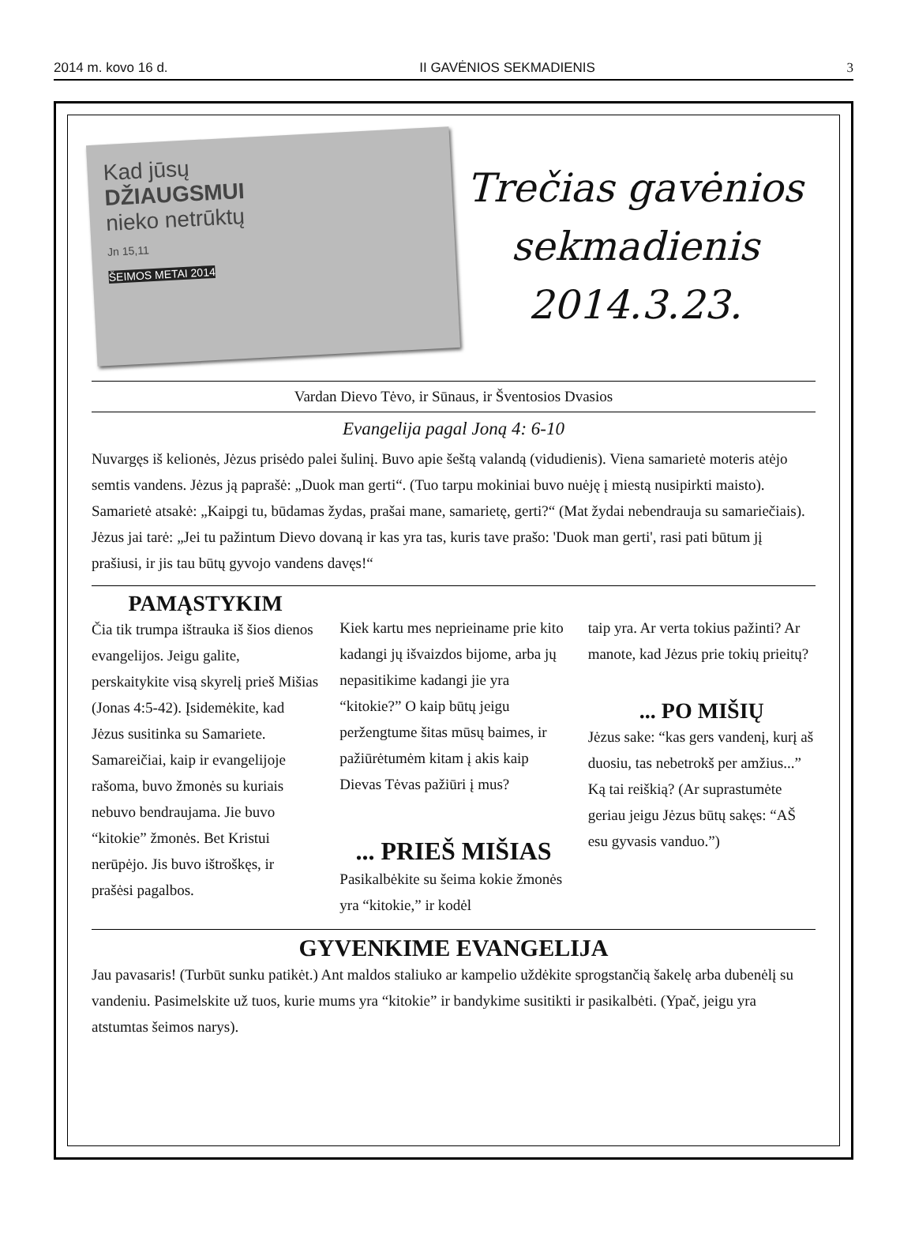2014 m. kovo 16 d. II GAVĖNIOS SEKMADIENIS 3
Kad jūsų
DŽIAUGSMUI
nieko netrūktų
Jn 15,11
ŠEIMOS METAI 2014
Trečias gavėnios
sekmadienis
2014.3.23.
Vardan Dievo Tėvo, ir Sūnaus, ir Šventosios Dvasios
Evangelija pagal Joną 4: 6-10
Nuvargęs iš kelionės, Jėzus prisėdo palei šulinį. Buvo apie šeštą valandą (vidudienis). Viena samarietė moteris atėjo semtis vandens. Jėzus ją paprašė: „Duok man gerti“. (Tuo tarpu mokiniai buvo nuėję į miestą nusipirkti maisto). Samarietė atsakė: „Kaipgi tu, būdamas žydas, prašai mane, samarietę, gerti?“ (Mat žydai nebendrauja su samariečiais).
Jėzus jai tarė: „Jei tu pažintum Dievo dovaną ir kas yra tas, kuris tave prašo: 'Duok man gerti', rasi pati būtum jį prašiusi, ir jis tau būtų gyvojo vandens davęs!“
PAMĄSTYKIM
Čia tik trumpa ištrauka iš šios dienos evangelijos. Jeigu galite, perskaitykite visą skyrelį prieš Mišias (Jonas 4:5-42). Įsidemėkite, kad Jėzus susitinka su Samariete. Samareičiai, kaip ir evangelijoje rašoma, buvo žmonės su kuriais nebuvo bendraujama. Jie buvo “kitokie” žmonės. Bet Kristui nerūpėjo. Jis buvo ištroškęs, ir prašėsi pagalbos.
Kiek kartu mes neprieiname prie kito kadangi jų išvaizdos bijome, arba jų nepasitikime kadangi jie yra “kitokie?” O kaip būtų jeigu peržengtume šitas mūsų baimes, ir pažiūrėtumėm kitam į akis kaip Dievas Tėvas pažiūri į mus?
... PRIEŠ MIŠIAS
Pasikalbėkite su šeima kokie žmonės yra “kitokie,” ir kodėl
taip yra. Ar verta tokius pažinti? Ar manote, kad Jėzus prie tokių prieitų?
... PO MIŠIŲ
Jėzus sake: “kas gers vandenį, kurį aš duosiu, tas nebetrokš per amžius...” Ką tai reiškią? (Ar suprastumėte geriau jeigu Jėzus būtų sakęs: “AŠ esu gyvasis vanduo.”)
GYVENKIME EVANGELIJA
Jau pavasaris! (Turbūt sunku patikėt.) Ant maldos staliuko ar kampelio uždėkite sprogstančią šakelę arba dubenėlį su vandeniu. Pasimelskite už tuos, kurie mums yra “kitokie” ir bandykime susitikti ir pasikalbėti. (Ypač, jeigu yra atstumtas šeimos narys).